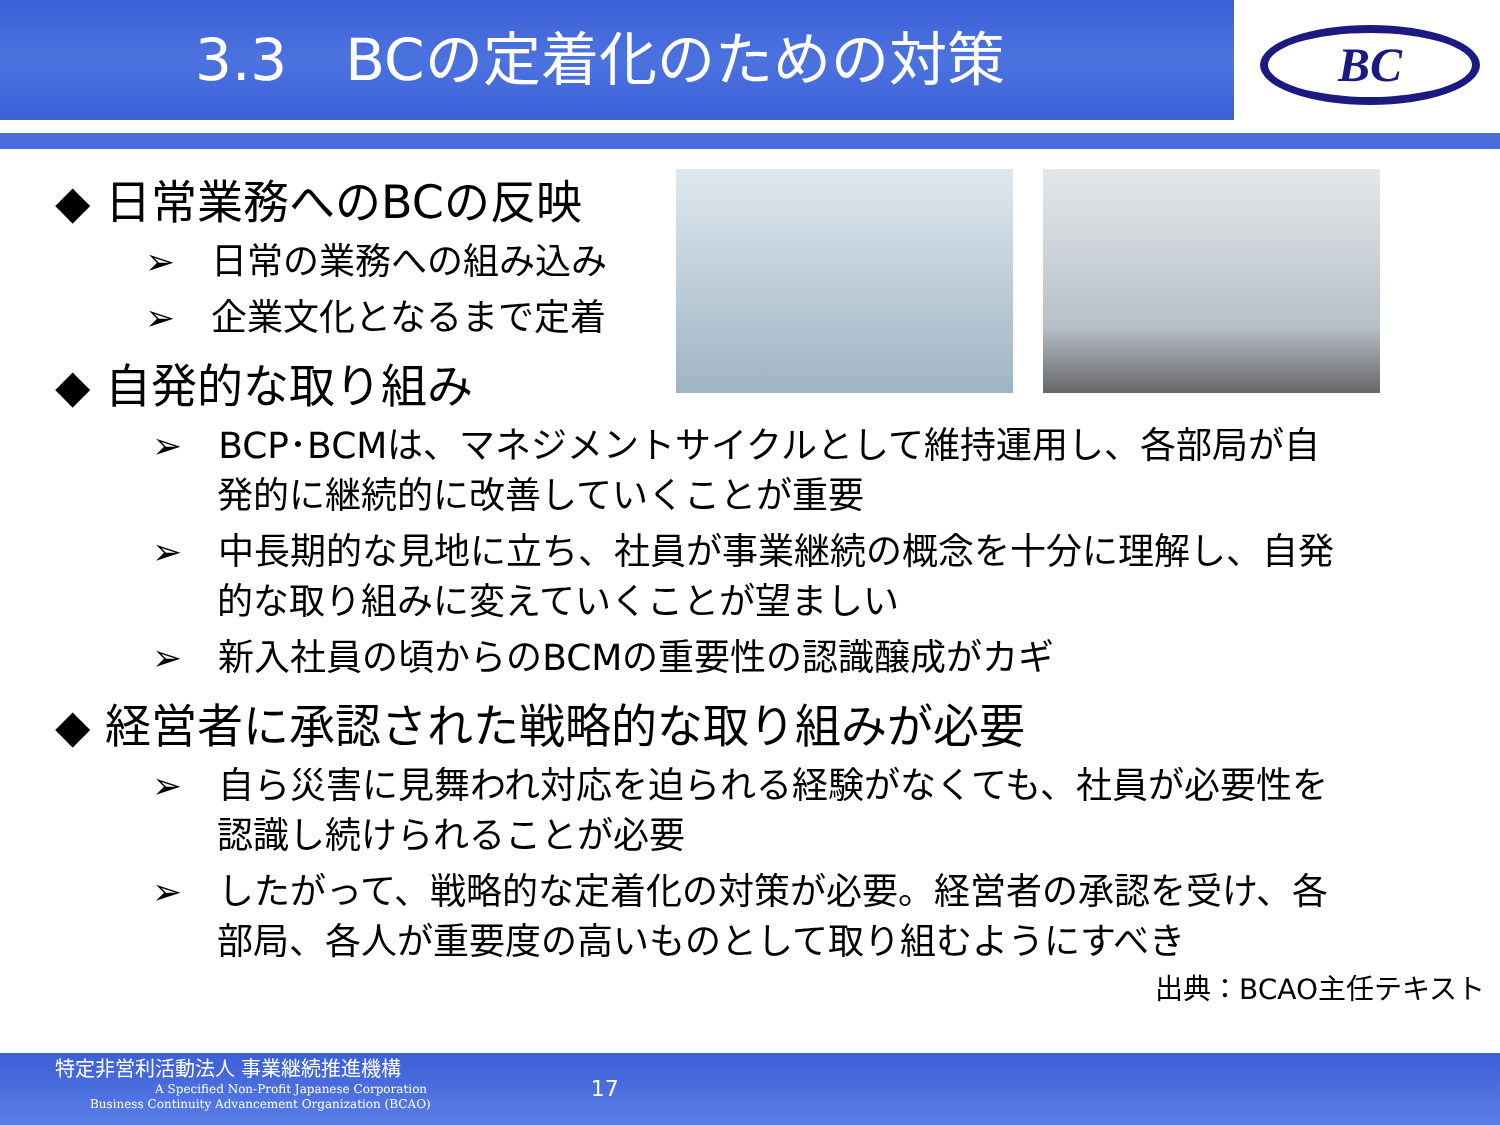3.3　BCの定着化のための対策
BC
◆ 日常業務へのBCの反映
➢　日常の業務への組み込み
➢　企業文化となるまで定着
◆ 自発的な取り組み
➢　BCP･BCMは、マネジメントサイクルとして維持運用し、各部局が自発的に継続的に改善していくことが重要
➢　中長期的な見地に立ち、社員が事業継続の概念を十分に理解し、自発的な取り組みに変えていくことが望ましい
➢　新入社員の頃からのBCMの重要性の認識醸成がカギ
◆ 経営者に承認された戦略的な取り組みが必要
➢　自ら災害に見舞われ対応を迫られる経験がなくても、社員が必要性を認識し続けられることが必要
➢　したがって、戦略的な定着化の対策が必要。経営者の承認を受け、各部局、各人が重要度の高いものとして取り組むようにすべき
出典：BCAO主任テキスト
特定非営利活動法人 事業継続推進機構
A Specified Non-Profit Japanese Corporation
Business Continuity Advancement Organization (BCAO)
17